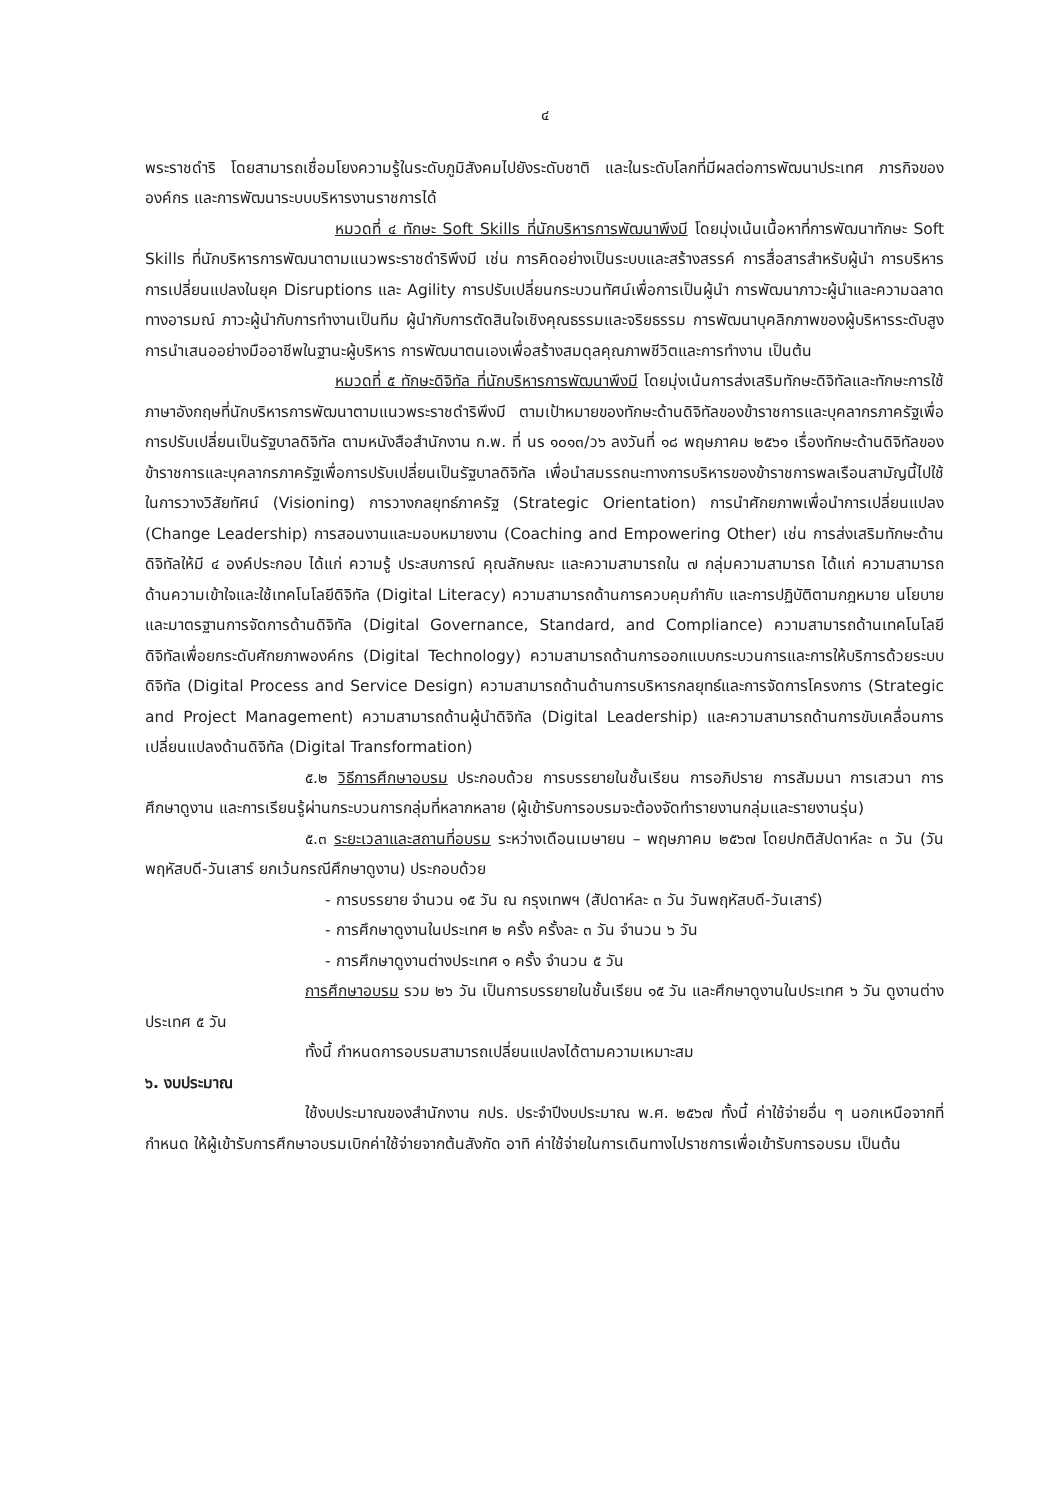๔
พระราชดำริ โดยสามารถเชื่อมโยงความรู้ในระดับภูมิสังคมไปยังระดับชาติ และในระดับโลกที่มีผลต่อการพัฒนาประเทศ ภารกิจขององค์กร และการพัฒนาระบบบริหารงานราชการได้
หมวดที่ ๔ ทักษะ Soft Skills ที่นักบริหารการพัฒนาพึงมี โดยมุ่งเน้นเนื้อหาที่การพัฒนาทักษะ Soft Skills ที่นักบริหารการพัฒนาตามแนวพระราชดำริพึงมี เช่น การคิดอย่างเป็นระบบและสร้างสรรค์ การสื่อสารสำหรับผู้นำ การบริหารการเปลี่ยนแปลงในยุค Disruptions และ Agility การปรับเปลี่ยนกระบวนทัศน์เพื่อการเป็นผู้นำ การพัฒนาภาวะผู้นำและความฉลาดทางอารมณ์ ภาวะผู้นำกับการทำงานเป็นทีม ผู้นำกับการตัดสินใจเชิงคุณธรรมและจริยธรรม การพัฒนาบุคลิกภาพของผู้บริหารระดับสูง การนำเสนออย่างมืออาชีพในฐานะผู้บริหาร การพัฒนาตนเองเพื่อสร้างสมดุลคุณภาพชีวิตและการทำงาน เป็นต้น
หมวดที่ ๕ ทักษะดิจิทัล ที่นักบริหารการพัฒนาพึงมี โดยมุ่งเน้นการส่งเสริมทักษะดิจิทัลและทักษะการใช้ภาษาอังกฤษที่นักบริหารการพัฒนาตามแนวพระราชดำริพึงมี ตามเป้าหมายของทักษะด้านดิจิทัลของข้าราชการและบุคลากรภาครัฐเพื่อการปรับเปลี่ยนเป็นรัฐบาลดิจิทัล ตามหนังสือสำนักงาน ก.พ. ที่ นร ๑๐๑๓/ว๖ ลงวันที่ ๑๘ พฤษภาคม ๒๕๖๑ เรื่องทักษะด้านดิจิทัลของข้าราชการและบุคลากรภาครัฐเพื่อการปรับเปลี่ยนเป็นรัฐบาลดิจิทัล เพื่อนำสมรรถนะทางการบริหารของข้าราชการพลเรือนสามัญนี้ไปใช้ในการวางวิสัยทัศน์ (Visioning) การวางกลยุทธ์ภาครัฐ (Strategic Orientation) การนำศักยภาพเพื่อนำการเปลี่ยนแปลง (Change Leadership) การสอนงานและมอบหมายงาน (Coaching and Empowering Other) เช่น การส่งเสริมทักษะด้านดิจิทัลให้มี ๔ องค์ประกอบ ได้แก่ ความรู้ ประสบการณ์ คุณลักษณะ และความสามารถใน ๗ กลุ่มความสามารถ ได้แก่ ความสามารถด้านความเข้าใจและใช้เทคโนโลยีดิจิทัล (Digital Literacy) ความสามารถด้านการควบคุมกำกับ และการปฏิบัติตามกฎหมาย นโยบาย และมาตรฐานการจัดการด้านดิจิทัล (Digital Governance, Standard, and Compliance) ความสามารถด้านเทคโนโลยีดิจิทัลเพื่อยกระดับศักยภาพองค์กร (Digital Technology) ความสามารถด้านการออกแบบกระบวนการและการให้บริการด้วยระบบดิจิทัล (Digital Process and Service Design) ความสามารถด้านด้านการบริหารกลยุทธ์และการจัดการโครงการ (Strategic and Project Management) ความสามารถด้านผู้นำดิจิทัล (Digital Leadership) และความสามารถด้านการขับเคลื่อนการเปลี่ยนแปลงด้านดิจิทัล (Digital Transformation)
๕.๒ วิธีการศึกษาอบรม ประกอบด้วย การบรรยายในชั้นเรียน การอภิปราย การสัมมนา การเสวนา การศึกษาดูงาน และการเรียนรู้ผ่านกระบวนการกลุ่มที่หลากหลาย (ผู้เข้ารับการอบรมจะต้องจัดทำรายงานกลุ่มและรายงานรุ่น)
๕.๓ ระยะเวลาและสถานที่อบรม ระหว่างเดือนเมษายน – พฤษภาคม ๒๕๖๗ โดยปกติสัปดาห์ละ ๓ วัน (วันพฤหัสบดี-วันเสาร์ ยกเว้นกรณีศึกษาดูงาน) ประกอบด้วย
- การบรรยาย จำนวน ๑๕ วัน ณ กรุงเทพฯ (สัปดาห์ละ ๓ วัน วันพฤหัสบดี-วันเสาร์)
- การศึกษาดูงานในประเทศ ๒ ครั้ง ครั้งละ ๓ วัน จำนวน ๖ วัน
- การศึกษาดูงานต่างประเทศ ๑ ครั้ง จำนวน ๕ วัน
การศึกษาอบรม รวม ๒๖ วัน เป็นการบรรยายในชั้นเรียน ๑๕ วัน และศึกษาดูงานในประเทศ ๖ วัน ดูงานต่างประเทศ ๕ วัน
ทั้งนี้ กำหนดการอบรมสามารถเปลี่ยนแปลงได้ตามความเหมาะสม
๖. งบประมาณ
ใช้งบประมาณของสำนักงาน กปร. ประจำปีงบประมาณ พ.ศ. ๒๕๖๗ ทั้งนี้ ค่าใช้จ่ายอื่น ๆ นอกเหนือจากที่กำหนด ให้ผู้เข้ารับการศึกษาอบรมเบิกค่าใช้จ่ายจากต้นสังกัด อาทิ ค่าใช้จ่ายในการเดินทางไปราชการเพื่อเข้ารับการอบรม เป็นต้น